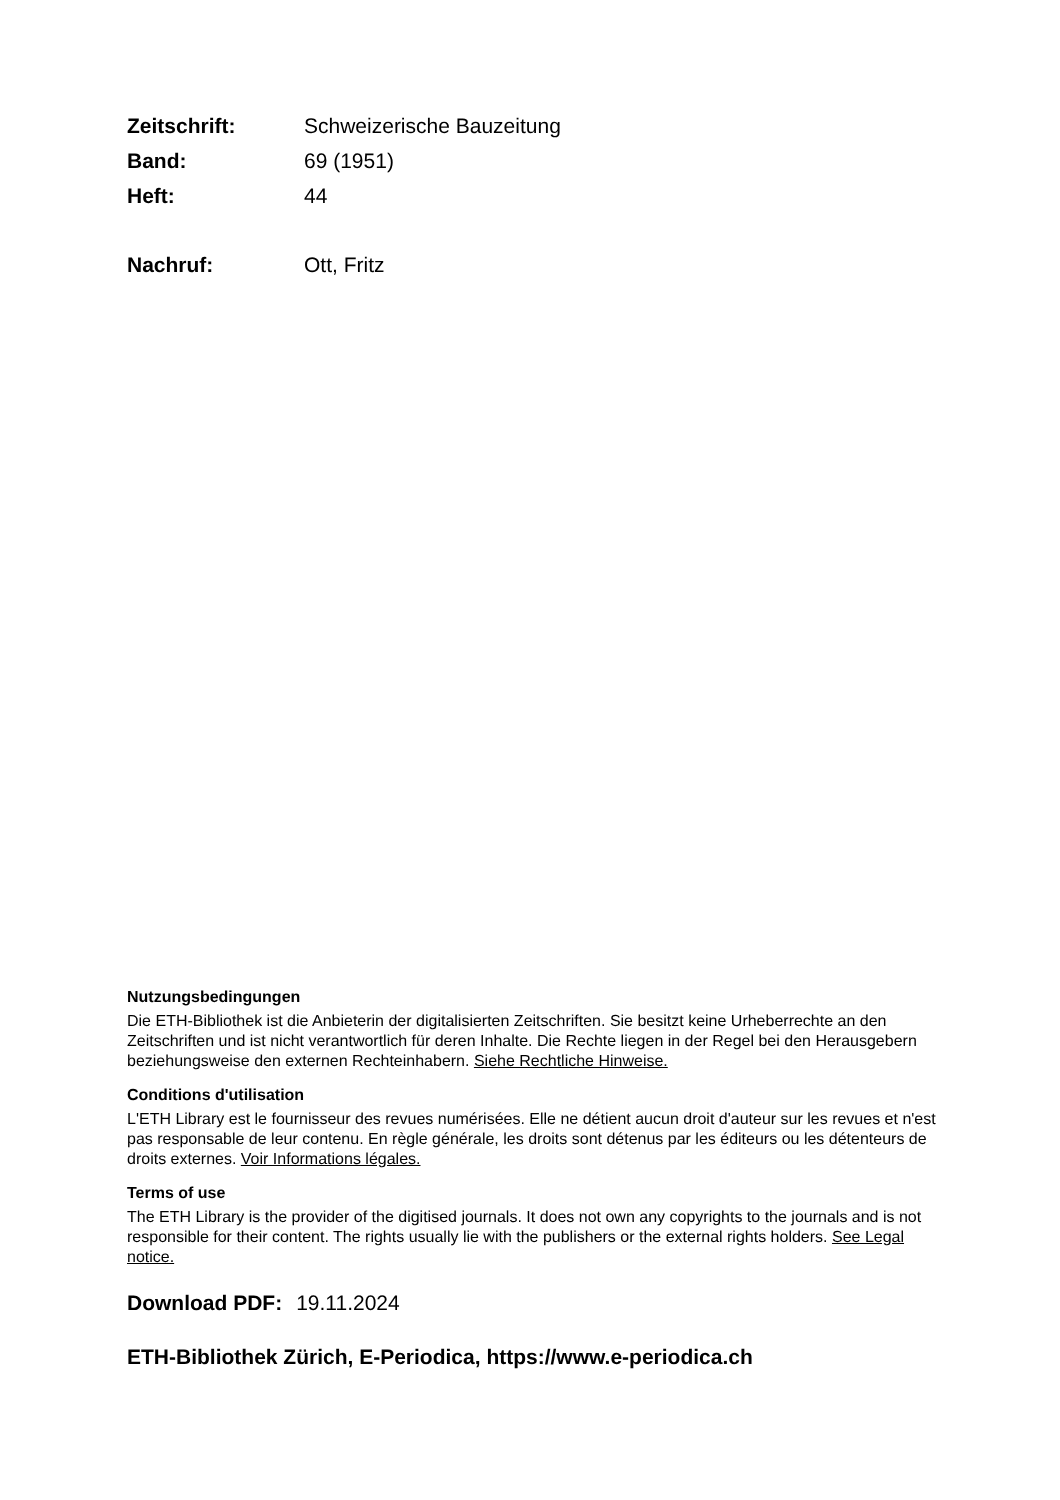Zeitschrift: Schweizerische Bauzeitung
Band: 69 (1951)
Heft: 44
Nachruf: Ott, Fritz
Nutzungsbedingungen
Die ETH-Bibliothek ist die Anbieterin der digitalisierten Zeitschriften. Sie besitzt keine Urheberrechte an den Zeitschriften und ist nicht verantwortlich für deren Inhalte. Die Rechte liegen in der Regel bei den Herausgebern beziehungsweise den externen Rechteinhabern. Siehe Rechtliche Hinweise.
Conditions d'utilisation
L'ETH Library est le fournisseur des revues numérisées. Elle ne détient aucun droit d'auteur sur les revues et n'est pas responsable de leur contenu. En règle générale, les droits sont détenus par les éditeurs ou les détenteurs de droits externes. Voir Informations légales.
Terms of use
The ETH Library is the provider of the digitised journals. It does not own any copyrights to the journals and is not responsible for their content. The rights usually lie with the publishers or the external rights holders. See Legal notice.
Download PDF: 19.11.2024
ETH-Bibliothek Zürich, E-Periodica, https://www.e-periodica.ch